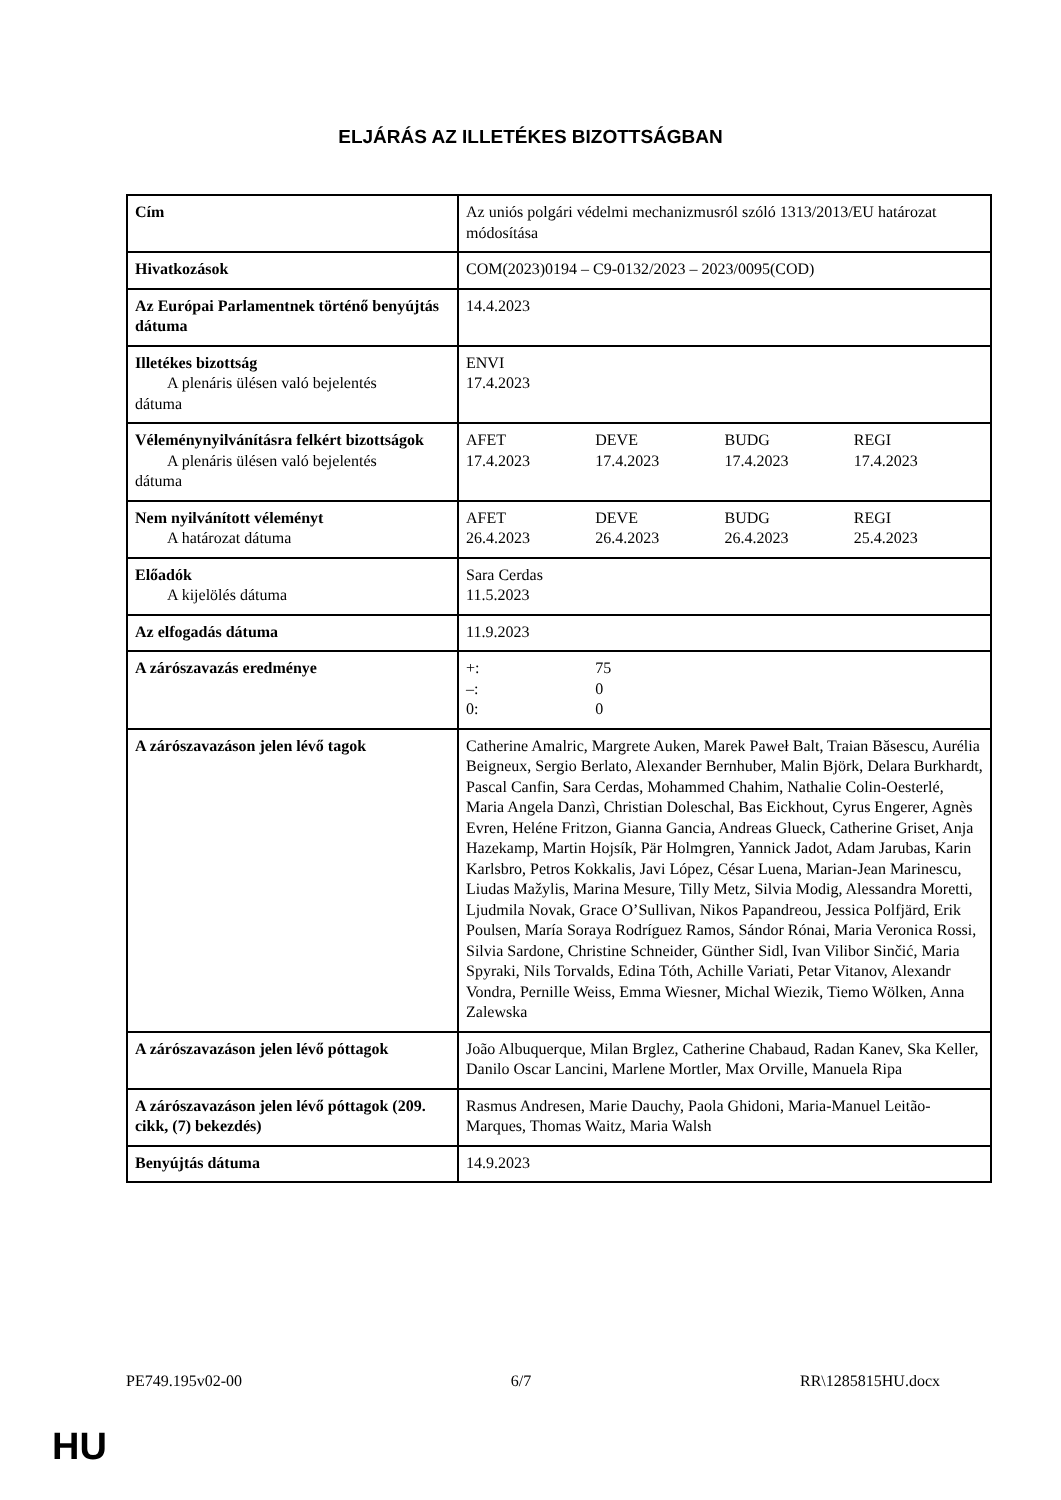ELJÁRÁS AZ ILLETÉKES BIZOTTSÁGBAN
| Cím | Az uniós polgári védelmi mechanizmusról szóló 1313/2013/EU határozat módosítása |
| Hivatkozások | COM(2023)0194 – C9-0132/2023 – 2023/0095(COD) |
| Az Európai Parlamentnek történő benyújtás dátuma | 14.4.2023 |
| Illetékes bizottság A plenáris ülésen való bejelentés dátuma | ENVI 17.4.2023 |
| Véleménynyilvánításra felkért bizottságok A plenáris ülésen való bejelentés dátuma | / AFET 17.4.2023 / DEVE 17.4.2023 / BUDG 17.4.2023 / REGI 17.4.2023 / |
| Nem nyilvánított véleményt A határozat dátuma | / AFET 26.4.2023 / DEVE 26.4.2023 / BUDG 26.4.2023 / REGI 25.4.2023 / |
| Előadók A kijelölés dátuma | Sara Cerdas 11.5.2023 |
| Az elfogadás dátuma | 11.9.2023 |
| A zárószavazás eredménye | / +: / 75 / / / / –: / 0 / / / / 0: / 0 / / / |
| A zárószavazáson jelen lévő tagok | Catherine Amalric, Margrete Auken, Marek Paweł Balt, Traian Băsescu, Aurélia Beigneux, Sergio Berlato, Alexander Bernhuber, Malin Björk, Delara Burkhardt, Pascal Canfin, Sara Cerdas, Mohammed Chahim, Nathalie Colin-Oesterlé, Maria Angela Danzì, Christian Doleschal, Bas Eickhout, Cyrus Engerer, Agnès Evren, Heléne Fritzon, Gianna Gancia, Andreas Glueck, Catherine Griset, Anja Hazekamp, Martin Hojsík, Pär Holmgren, Yannick Jadot, Adam Jarubas, Karin Karlsbro, Petros Kokkalis, Javi López, César Luena, Marian-Jean Marinescu, Liudas Mažylis, Marina Mesure, Tilly Metz, Silvia Modig, Alessandra Moretti, Ljudmila Novak, Grace O’Sullivan, Nikos Papandreou, Jessica Polfjärd, Erik Poulsen, María Soraya Rodríguez Ramos, Sándor Rónai, Maria Veronica Rossi, Silvia Sardone, Christine Schneider, Günther Sidl, Ivan Vilibor Sinčić, Maria Spyraki, Nils Torvalds, Edina Tóth, Achille Variati, Petar Vitanov, Alexandr Vondra, Pernille Weiss, Emma Wiesner, Michal Wiezik, Tiemo Wölken, Anna Zalewska |
| A zárószavazáson jelen lévő póttagok | João Albuquerque, Milan Brglez, Catherine Chabaud, Radan Kanev, Ska Keller, Danilo Oscar Lancini, Marlene Mortler, Max Orville, Manuela Ripa |
| A zárószavazáson jelen lévő póttagok (209. cikk, (7) bekezdés) | Rasmus Andresen, Marie Dauchy, Paola Ghidoni, Maria-Manuel Leitão-Marques, Thomas Waitz, Maria Walsh |
| Benyújtás dátuma | 14.9.2023 |
PE749.195v02-00 6/7 RR\1285815HU.docx
HU